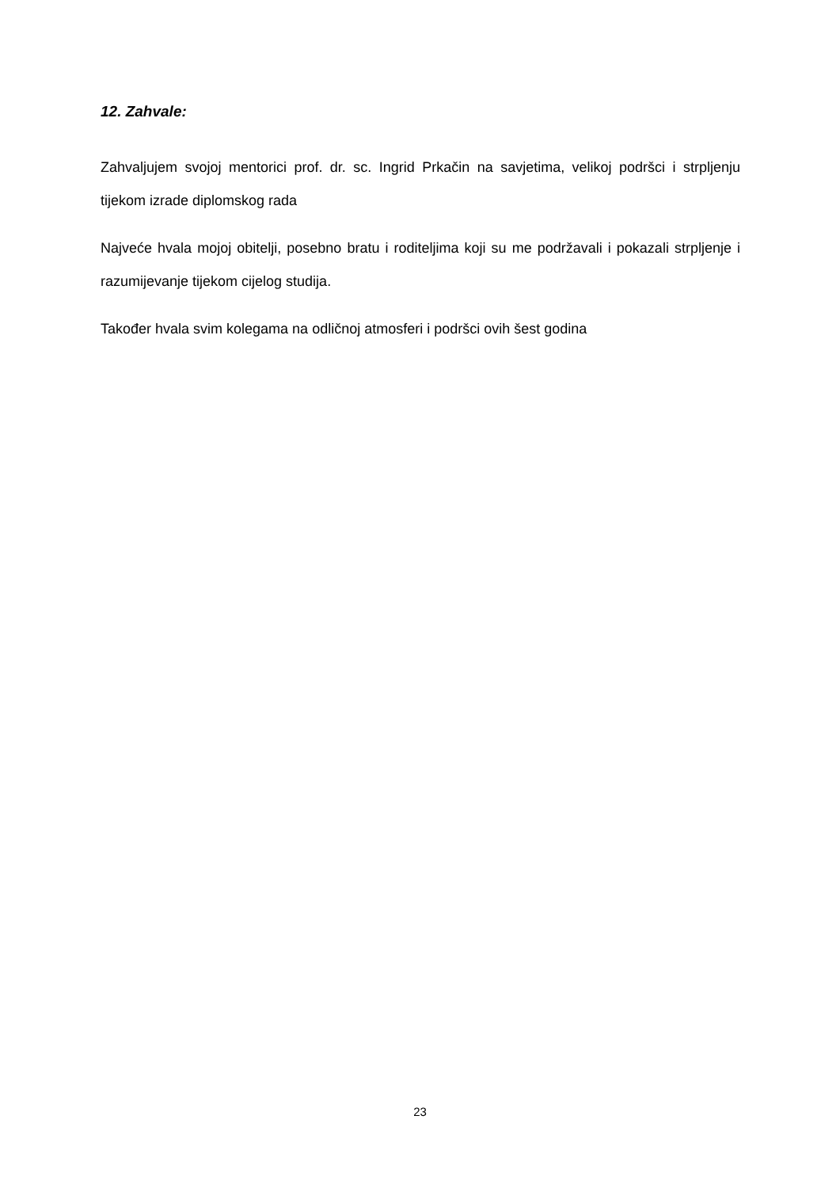12. Zahvale:
Zahvaljujem svojoj mentorici prof. dr. sc. Ingrid Prkačin na savjetima, velikoj podršci i strpljenju tijekom izrade diplomskog rada
Najveće hvala mojoj obitelji, posebno bratu i roditeljima koji su me podržavali i pokazali strpljenje i razumijevanje tijekom cijelog studija.
Također hvala svim kolegama na odličnoj atmosferi i podršci ovih šest godina
23